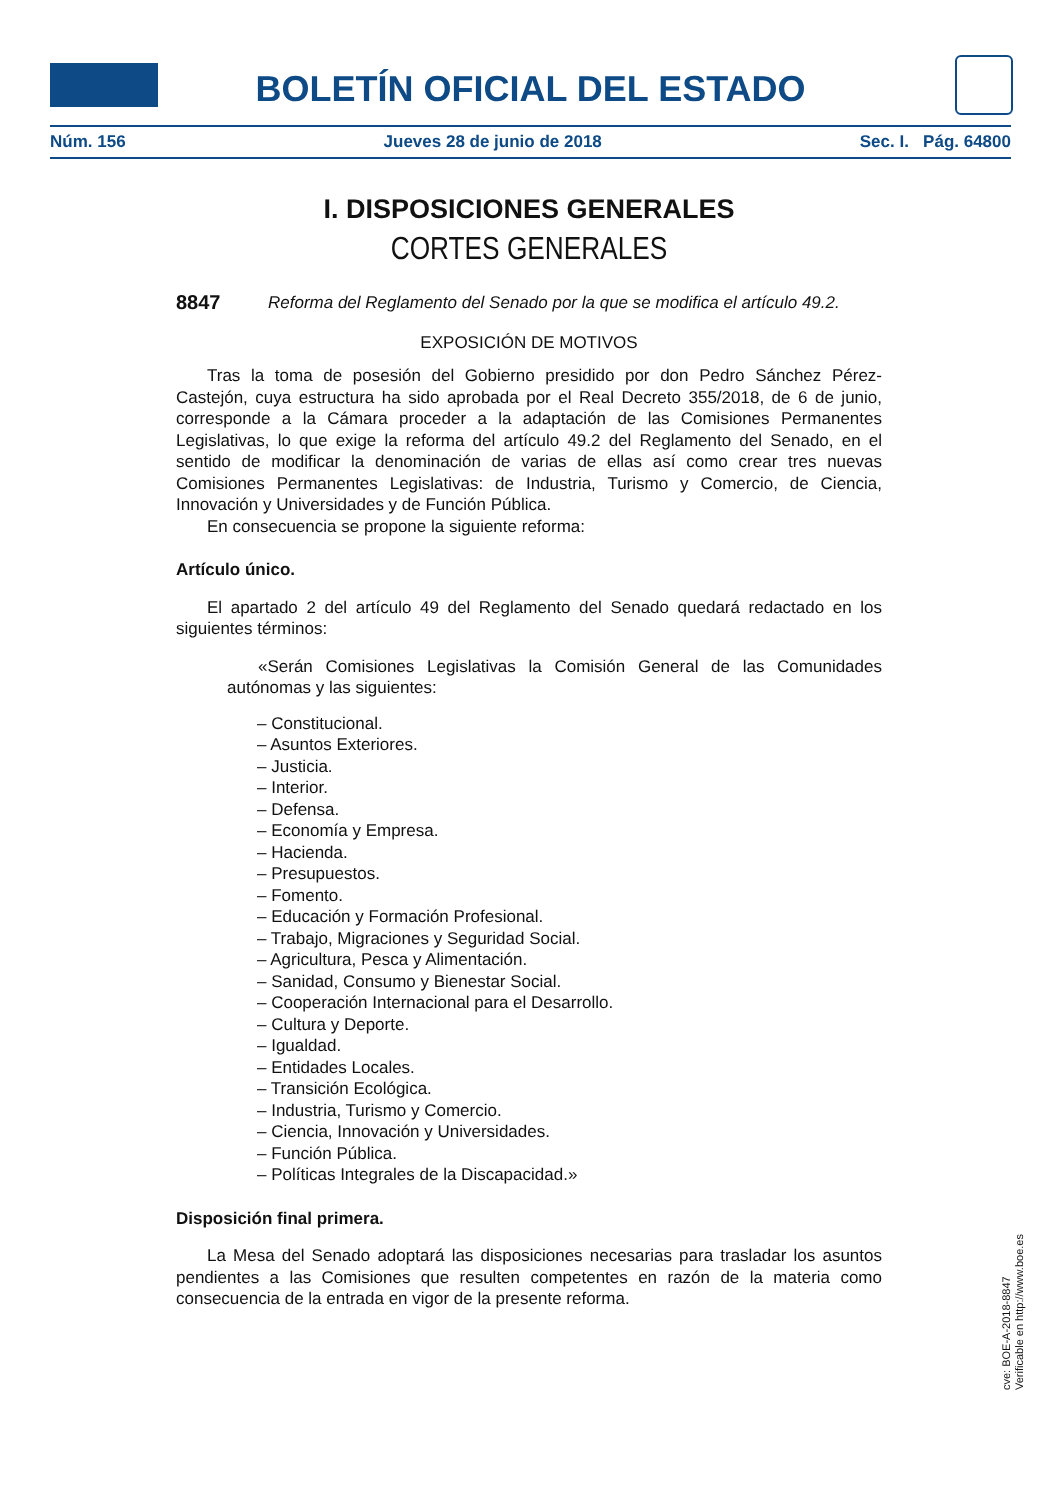BOLETÍN OFICIAL DEL ESTADO
Núm. 156 Jueves 28 de junio de 2018 Sec. I. Pág. 64800
I. DISPOSICIONES GENERALES
CORTES GENERALES
8847 Reforma del Reglamento del Senado por la que se modifica el artículo 49.2.
EXPOSICIÓN DE MOTIVOS
Tras la toma de posesión del Gobierno presidido por don Pedro Sánchez Pérez-Castejón, cuya estructura ha sido aprobada por el Real Decreto 355/2018, de 6 de junio, corresponde a la Cámara proceder a la adaptación de las Comisiones Permanentes Legislativas, lo que exige la reforma del artículo 49.2 del Reglamento del Senado, en el sentido de modificar la denominación de varias de ellas así como crear tres nuevas Comisiones Permanentes Legislativas: de Industria, Turismo y Comercio, de Ciencia, Innovación y Universidades y de Función Pública.
En consecuencia se propone la siguiente reforma:
Artículo único.
El apartado 2 del artículo 49 del Reglamento del Senado quedará redactado en los siguientes términos:
«Serán Comisiones Legislativas la Comisión General de las Comunidades autónomas y las siguientes:
– Constitucional.
– Asuntos Exteriores.
– Justicia.
– Interior.
– Defensa.
– Economía y Empresa.
– Hacienda.
– Presupuestos.
– Fomento.
– Educación y Formación Profesional.
– Trabajo, Migraciones y Seguridad Social.
– Agricultura, Pesca y Alimentación.
– Sanidad, Consumo y Bienestar Social.
– Cooperación Internacional para el Desarrollo.
– Cultura y Deporte.
– Igualdad.
– Entidades Locales.
– Transición Ecológica.
– Industria, Turismo y Comercio.
– Ciencia, Innovación y Universidades.
– Función Pública.
– Políticas Integrales de la Discapacidad.»
Disposición final primera.
La Mesa del Senado adoptará las disposiciones necesarias para trasladar los asuntos pendientes a las Comisiones que resulten competentes en razón de la materia como consecuencia de la entrada en vigor de la presente reforma.
cve: BOE-A-2018-8847
Verificable en http://www.boe.es